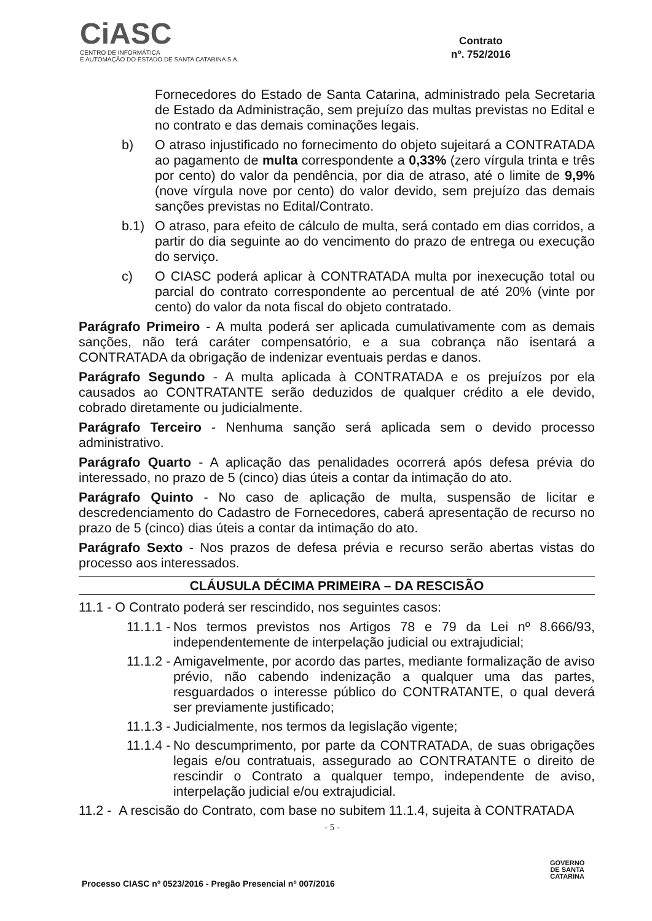CiASC
CENTRO DE INFORMÁTICA
E AUTOMAÇÃO DO ESTADO DE SANTA CATARINA S.A.
Contrato
nº. 752/2016
Fornecedores do Estado de Santa Catarina, administrado pela Secretaria de Estado da Administração, sem prejuízo das multas previstas no Edital e no contrato e das demais cominações legais.
b) O atraso injustificado no fornecimento do objeto sujeitará a CONTRATADA ao pagamento de multa correspondente a 0,33% (zero vírgula trinta e três por cento) do valor da pendência, por dia de atraso, até o limite de 9,9% (nove vírgula nove por cento) do valor devido, sem prejuízo das demais sanções previstas no Edital/Contrato.
b.1) O atraso, para efeito de cálculo de multa, será contado em dias corridos, a partir do dia seguinte ao do vencimento do prazo de entrega ou execução do serviço.
c) O CIASC poderá aplicar à CONTRATADA multa por inexecução total ou parcial do contrato correspondente ao percentual de até 20% (vinte por cento) do valor da nota fiscal do objeto contratado.
Parágrafo Primeiro - A multa poderá ser aplicada cumulativamente com as demais sanções, não terá caráter compensatório, e a sua cobrança não isentará a CONTRATADA da obrigação de indenizar eventuais perdas e danos.
Parágrafo Segundo - A multa aplicada à CONTRATADA e os prejuízos por ela causados ao CONTRATANTE serão deduzidos de qualquer crédito a ele devido, cobrado diretamente ou judicialmente.
Parágrafo Terceiro - Nenhuma sanção será aplicada sem o devido processo administrativo.
Parágrafo Quarto - A aplicação das penalidades ocorrerá após defesa prévia do interessado, no prazo de 5 (cinco) dias úteis a contar da intimação do ato.
Parágrafo Quinto - No caso de aplicação de multa, suspensão de licitar e descredenciamento do Cadastro de Fornecedores, caberá apresentação de recurso no prazo de 5 (cinco) dias úteis a contar da intimação do ato.
Parágrafo Sexto - Nos prazos de defesa prévia e recurso serão abertas vistas do processo aos interessados.
CLÁUSULA DÉCIMA PRIMEIRA – DA RESCISÃO
11.1 - O Contrato poderá ser rescindido, nos seguintes casos:
11.1.1 - Nos termos previstos nos Artigos 78 e 79 da Lei nº 8.666/93, independentemente de interpelação judicial ou extrajudicial;
11.1.2 - Amigavelmente, por acordo das partes, mediante formalização de aviso prévio, não cabendo indenização a qualquer uma das partes, resguardados o interesse público do CONTRATANTE, o qual deverá ser previamente justificado;
11.1.3 - Judicialmente, nos termos da legislação vigente;
11.1.4 - No descumprimento, por parte da CONTRATADA, de suas obrigações legais e/ou contratuais, assegurado ao CONTRATANTE o direito de rescindir o Contrato a qualquer tempo, independente de aviso, interpelação judicial e/ou extrajudicial.
11.2 - A rescisão do Contrato, com base no subitem 11.1.4, sujeita à CONTRATADA
- 5 -
GOVERNO
DE SANTA
CATARINA
Processo CIASC nº 0523/2016 - Pregão Presencial nº 007/2016